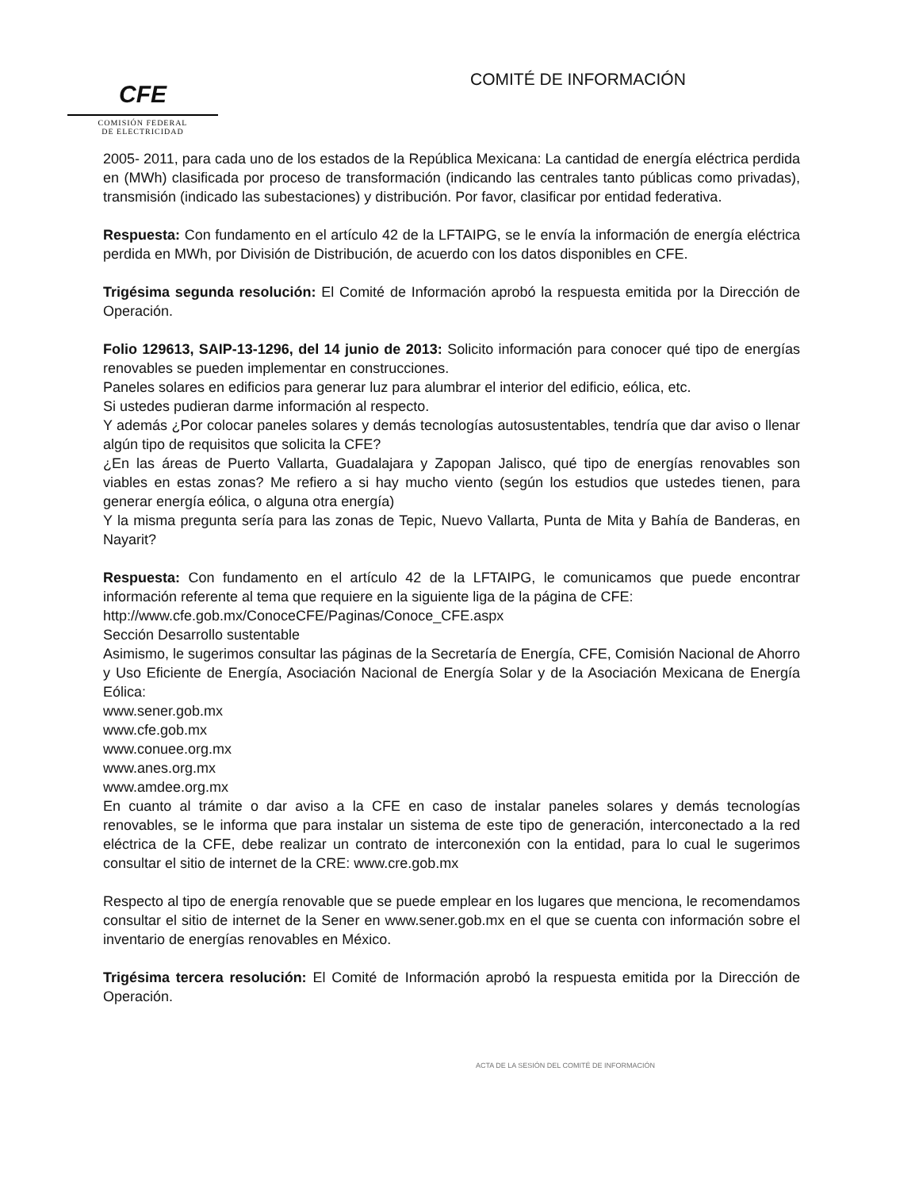CFE
COMISIÓN FEDERAL
DE ELECTRICIDAD
COMITÉ DE INFORMACIÓN
2005- 2011, para cada uno de los estados de la República Mexicana: La cantidad de energía eléctrica perdida en (MWh) clasificada por proceso de transformación (indicando las centrales tanto públicas como privadas), transmisión (indicado las subestaciones) y distribución. Por favor, clasificar por entidad federativa.
Respuesta: Con fundamento en el artículo 42 de la LFTAIPG, se le envía la información de energía eléctrica perdida en MWh, por División de Distribución, de acuerdo con los datos disponibles en CFE.
Trigésima segunda resolución: El Comité de Información aprobó la respuesta emitida por la Dirección de Operación.
Folio 129613, SAIP-13-1296, del 14 junio de 2013: Solicito información para conocer qué tipo de energías renovables se pueden implementar en construcciones.
Paneles solares en edificios para generar luz para alumbrar el interior del edificio, eólica, etc.
Si ustedes pudieran darme información al respecto.
Y además ¿Por colocar paneles solares y demás tecnologías autosustentables, tendría que dar aviso o llenar algún tipo de requisitos que solicita la CFE?
¿En las áreas de Puerto Vallarta, Guadalajara y Zapopan Jalisco, qué tipo de energías renovables son viables en estas zonas? Me refiero a si hay mucho viento (según los estudios que ustedes tienen, para generar energía eólica, o alguna otra energía)
Y la misma pregunta sería para las zonas de Tepic, Nuevo Vallarta, Punta de Mita y Bahía de Banderas, en Nayarit?
Respuesta: Con fundamento en el artículo 42 de la LFTAIPG, le comunicamos que puede encontrar información referente al tema que requiere en la siguiente liga de la página de CFE:
http://www.cfe.gob.mx/ConoceCFE/Paginas/Conoce_CFE.aspx
Sección Desarrollo sustentable
Asimismo, le sugerimos consultar las páginas de la Secretaría de Energía, CFE, Comisión Nacional de Ahorro y Uso Eficiente de Energía, Asociación Nacional de Energía Solar y de la Asociación Mexicana de Energía Eólica:
www.sener.gob.mx
www.cfe.gob.mx
www.conuee.org.mx
www.anes.org.mx
www.amdee.org.mx
En cuanto al trámite o dar aviso a la CFE en caso de instalar paneles solares y demás tecnologías renovables, se le informa que para instalar un sistema de este tipo de generación, interconectado a la red eléctrica de la CFE, debe realizar un contrato de interconexión con la entidad, para lo cual le sugerimos consultar el sitio de internet de la CRE: www.cre.gob.mx
Respecto al tipo de energía renovable que se puede emplear en los lugares que menciona, le recomendamos consultar el sitio de internet de la Sener en www.sener.gob.mx en el que se cuenta con información sobre el inventario de energías renovables en México.
Trigésima tercera resolución: El Comité de Información aprobó la respuesta emitida por la Dirección de Operación.
ACTA DE LA SESIÓN DEL COMITÉ DE INFORMACIÓN